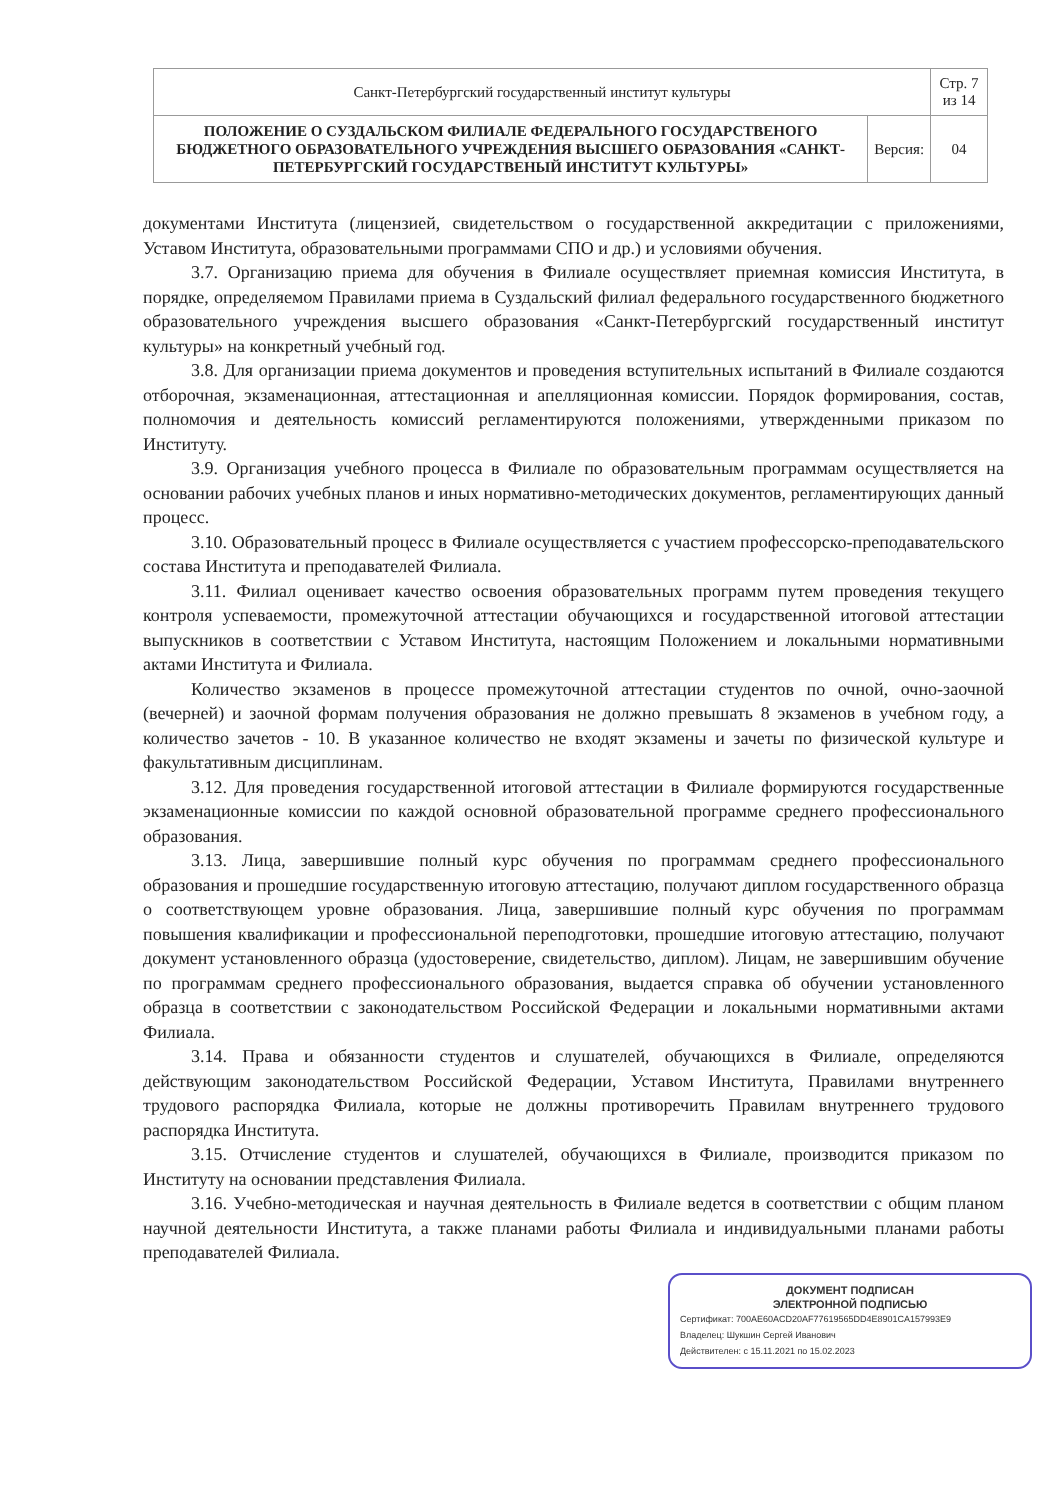| Санкт-Петербургский государственный институт культуры | | Стр. 7 из 14 |
| ПОЛОЖЕНИЕ О СУЗДАЛЬСКОМ ФИЛИАЛЕ ФЕДЕРАЛЬНОГО ГОСУДАРСТВЕНОГО БЮДЖЕТНОГО ОБРАЗОВАТЕЛЬНОГО УЧРЕЖДЕНИЯ ВЫСШЕГО ОБРАЗОВАНИЯ «САНКТ-ПЕТЕРБУРГСКИЙ ГОСУДАРСТВЕНЫЙ ИНСТИТУТ КУЛЬТУРЫ» | Версия: | 04 |
документами Института (лицензией, свидетельством о государственной аккредитации с приложениями, Уставом Института, образовательными программами СПО и др.) и условиями обучения.
3.7. Организацию приема для обучения в Филиале осуществляет приемная комиссия Института, в порядке, определяемом Правилами приема в Суздальский филиал федерального государственного бюджетного образовательного учреждения высшего образования «Санкт-Петербургский государственный институт культуры» на конкретный учебный год.
3.8. Для организации приема документов и проведения вступительных испытаний в Филиале создаются отборочная, экзаменационная, аттестационная и апелляционная комиссии. Порядок формирования, состав, полномочия и деятельность комиссий регламентируются положениями, утвержденными приказом по Институту.
3.9. Организация учебного процесса в Филиале по образовательным программам осуществляется на основании рабочих учебных планов и иных нормативно-методических документов, регламентирующих данный процесс.
3.10. Образовательный процесс в Филиале осуществляется с участием профессорско-преподавательского состава Института и преподавателей Филиала.
3.11. Филиал оценивает качество освоения образовательных программ путем проведения текущего контроля успеваемости, промежуточной аттестации обучающихся и государственной итоговой аттестации выпускников в соответствии с Уставом Института, настоящим Положением и локальными нормативными актами Института и Филиала.
Количество экзаменов в процессе промежуточной аттестации студентов по очной, очно-заочной (вечерней) и заочной формам получения образования не должно превышать 8 экзаменов в учебном году, а количество зачетов - 10. В указанное количество не входят экзамены и зачеты по физической культуре и факультативным дисциплинам.
3.12. Для проведения государственной итоговой аттестации в Филиале формируются государственные экзаменационные комиссии по каждой основной образовательной программе среднего профессионального образования.
3.13. Лица, завершившие полный курс обучения по программам среднего профессионального образования и прошедшие государственную итоговую аттестацию, получают диплом государственного образца о соответствующем уровне образования. Лица, завершившие полный курс обучения по программам повышения квалификации и профессиональной переподготовки, прошедшие итоговую аттестацию, получают документ установленного образца (удостоверение, свидетельство, диплом). Лицам, не завершившим обучение по программам среднего профессионального образования, выдается справка об обучении установленного образца в соответствии с законодательством Российской Федерации и локальными нормативными актами Филиала.
3.14. Права и обязанности студентов и слушателей, обучающихся в Филиале, определяются действующим законодательством Российской Федерации, Уставом Института, Правилами внутреннего трудового распорядка Филиала, которые не должны противоречить Правилам внутреннего трудового распорядка Института.
3.15. Отчисление студентов и слушателей, обучающихся в Филиале, производится приказом по Институту на основании представления Филиала.
3.16. Учебно-методическая и научная деятельность в Филиале ведется в соответствии с общим планом научной деятельности Института, а также планами работы Филиала и индивидуальными планами работы преподавателей Филиала.
ДОКУМЕНТ ПОДПИСАН
ЭЛЕКТРОННОЙ ПОДПИСЬЮ
Сертификат: 700AE60ACD20AF77619565DD4E8901CA157993E9
Владелец: Шукшин Сергей Иванович
Действителен: с 15.11.2021 по 15.02.2023